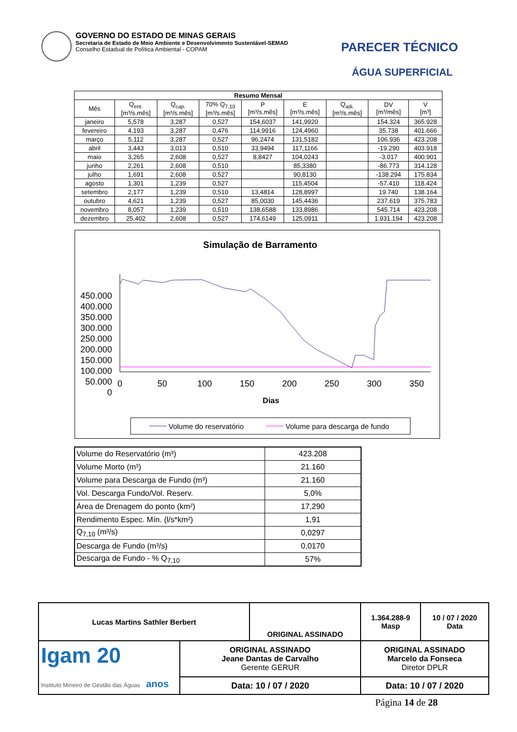GOVERNO DO ESTADO DE MINAS GERAIS
Secretaria de Estado de Meio Ambiente e Desenvolvimento Sustentável-SEMAD
Conselho Estadual de Política Ambiental - COPAM
PARECER TÉCNICO
ÁGUA SUPERFICIAL
| Resumo Mensal | | | | | | | | |
| --- | --- | --- | --- | --- | --- | --- | --- | --- |
| Mês | Q<sub>ent.</sub> [m³/s.mês] | Q<sub>cap.</sub> [m³/s.mês] | 70% Q<sub>7,10</sub> [m³/s.mês] | P [m³/s.mês] | E [m³/s.mês] | Q<sub>adi.</sub> [m³/s.mês] | DV [m³/mês] | V [m³] |
| janeiro | 5,578 | 3,287 | 0,527 | 154,6037 | 141,9920 | | 154.324 | 365.928 |
| fevereiro | 4,193 | 3,287 | 0,476 | 114,9916 | 124,4960 | | 35.738 | 401.666 |
| março | 5,112 | 3,287 | 0,527 | 96,2474 | 131,5182 | | 106.936 | 423.208 |
| abril | 3,443 | 3,013 | 0,510 | 33,9494 | 117,1166 | | -19.290 | 403.918 |
| maio | 3,265 | 2,608 | 0,527 | 8,8427 | 104,0243 | | -3.017 | 400.901 |
| junho | 2,261 | 2,608 | 0,510 | | 85,3380 | | -86.773 | 314.128 |
| julho | 1,691 | 2,608 | 0,527 | | 90,8130 | | -138.294 | 175.834 |
| agosto | 1,301 | 1,239 | 0,527 | | 115,4504 | | -57.410 | 118.424 |
| setembro | 2,177 | 1,239 | 0,510 | 13,4814 | 128,8997 | | 19.740 | 138.164 |
| outubro | 4,621 | 1,239 | 0,527 | 85,0030 | 145,4436 | | 237.619 | 375.783 |
| novembro | 8,057 | 1,239 | 0,510 | 138,6588 | 133,8986 | | 545.714 | 423.208 |
| dezembro | 25,402 | 2,608 | 0,527 | 174,6149 | 125,0911 | | 1.931.194 | 423.208 |
Simulação de Barramento
450.000
400.000
350.000
300.000
250.000
200.000
150.000
100.000
50.000
0
0
50
100
150
200
250
300
350
Dias
Volume do reservatório
Volume para descarga de fundo
| Volume do Reservatório (m³) | 423.208 |
| Volume Morto (m³) | 21.160 |
| Volume para Descarga de Fundo (m³) | 21.160 |
| Vol. Descarga Fundo/Vol. Reserv. | 5,0% |
| Área de Drenagem do ponto (km²) | 17,290 |
| Rendimento Espec. Mín. (l/s*km²) | 1,91 |
| Q<sub>7,10</sub> (m³/s) | 0,0297 |
| Descarga de Fundo (m³/s) | 0,0170 |
| Descarga de Fundo - % Q<sub>7,10</sub> | 57% |
| Lucas Martins Sathler Berbert | | ORIGINAL ASSINADO | | 1.364.288-9 Masp | 10 / 07 / 2020 Data |
| Igam 20 Instituto Mineiro de Gestão das Águas anos | ORIGINAL ASSINADO Jeane Dantas de Carvalho Gerente GERUR | | ORIGINAL ASSINADO Marcelo da Fonseca Diretor DPLR | | |
| | Data: 10 / 07 / 2020 | | Data: 10 / 07 / 2020 | | |
Página 14 de 28